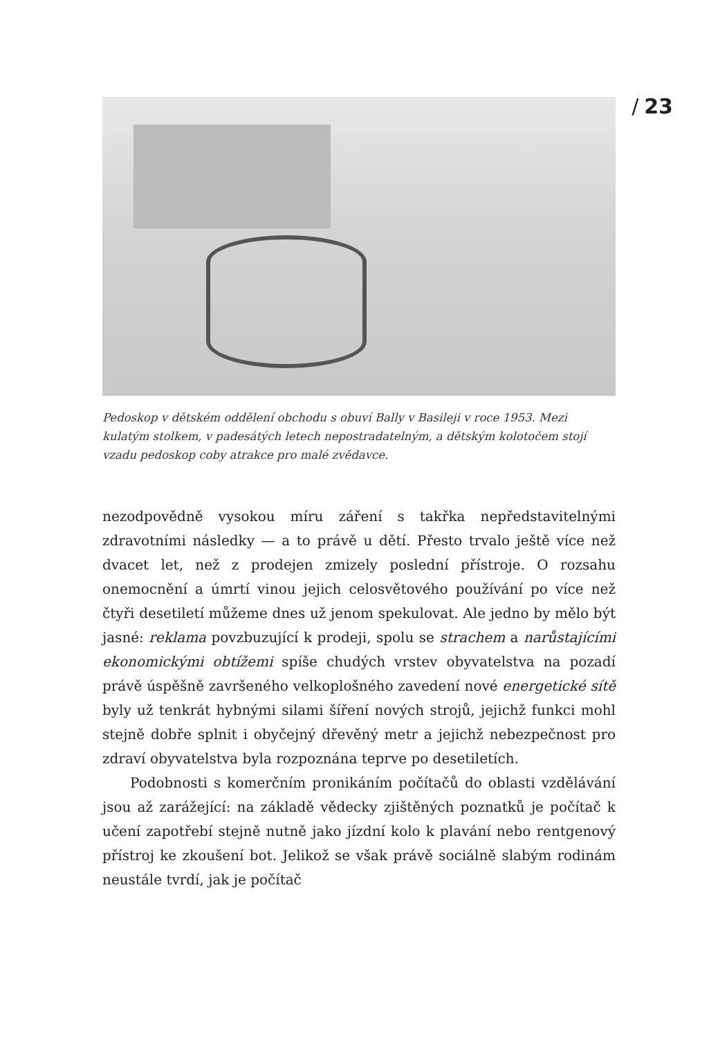/ 23
Pedoskop v dětském oddělení obchodu s obuví Bally v Basileji v roce 1953. Mezi kulatým stolkem, v padesátých letech nepostradatelným, a dětským kolotočem stojí vzadu pedoskop coby atrakce pro malé zvědavce.
nezodpovědně vysokou míru záření s takřka nepředstavitelnými zdravotními následky — a to právě u dětí. Přesto trvalo ještě více než dvacet let, než z prodejen zmizely poslední přístroje. O rozsahu onemocnění a úmrtí vinou jejich celosvětového používání po více než čtyři desetiletí můžeme dnes už jenom spekulovat. Ale jedno by mělo být jasné: reklama povzbuzující k prodeji, spolu se strachem a narůstajícími ekonomickými obtížemi spíše chudých vrstev obyvatelstva na pozadí právě úspěšně završeného velkoplošného zavedení nové energetické sítě byly už tenkrát hybnými silami šíření nových strojů, jejichž funkci mohl stejně dobře splnit i obyčejný dřevěný metr a jejichž nebezpečnost pro zdraví obyvatelstva byla rozpoznána teprve po desetiletích.
Podobnosti s komerčním pronikáním počítačů do oblasti vzdělávání jsou až zarážející: na základě vědecky zjištěných poznatků je počítač k učení zapotřebí stejně nutně jako jízdní kolo k plavání nebo rentgenový přístroj ke zkoušení bot. Jelikož se však právě sociálně slabým rodinám neustále tvrdí, jak je počítač